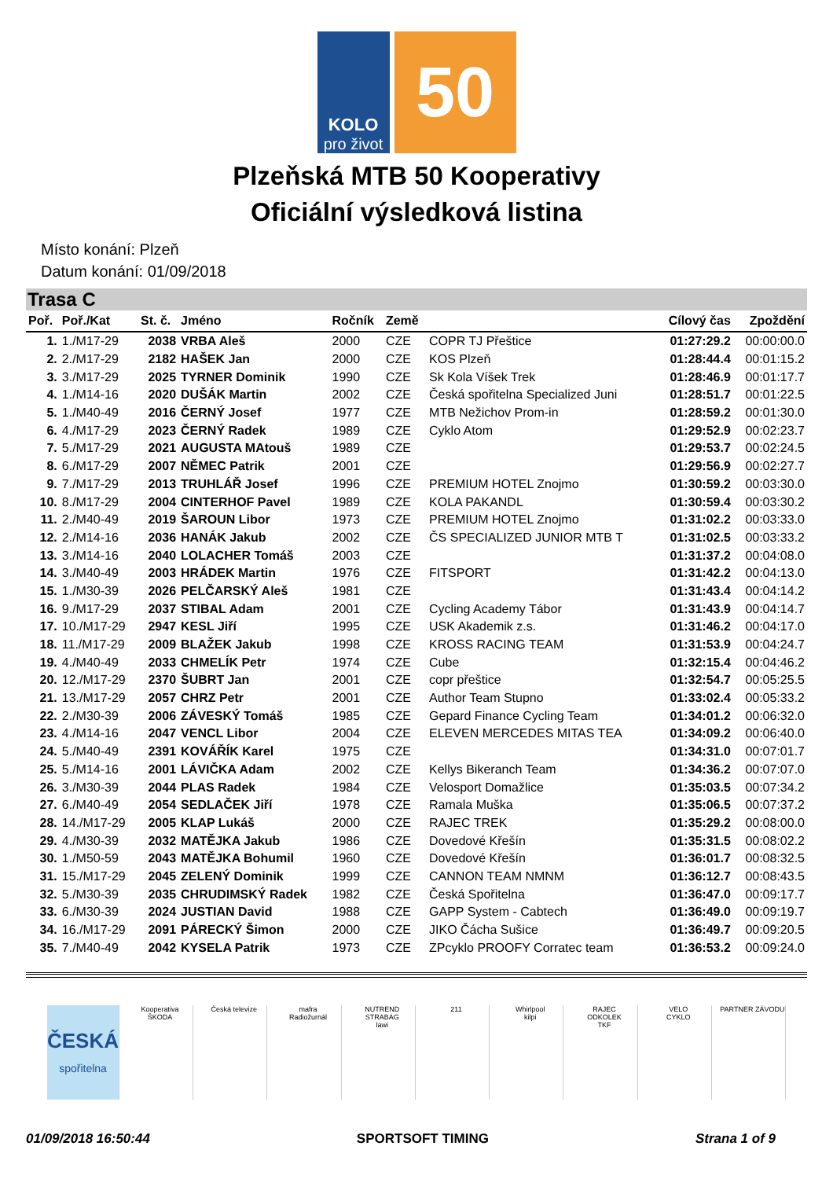KOLO
pro život
50
Plzeňská MTB 50 Kooperativy
Oficiální výsledková listina
Místo konání: Plzeň
Datum konání: 01/09/2018
Trasa C
| Poř. | Poř./Kat | St. č. | Jméno | Ročník | Země | | Cílový čas | Zpoždění |
| --- | --- | --- | --- | --- | --- | --- | --- | --- |
| 1. | 1./M17-29 | 2038 | VRBA Aleš | 2000 | CZE | COPR TJ Přeštice | 01:27:29.2 | 00:00:00.0 |
| 2. | 2./M17-29 | 2182 | HAŠEK Jan | 2000 | CZE | KOS Plzeň | 01:28:44.4 | 00:01:15.2 |
| 3. | 3./M17-29 | 2025 | TYRNER Dominik | 1990 | CZE | Sk Kola Víšek Trek | 01:28:46.9 | 00:01:17.7 |
| 4. | 1./M14-16 | 2020 | DUŠÁK Martin | 2002 | CZE | Česká spořitelna Specialized Juni | 01:28:51.7 | 00:01:22.5 |
| 5. | 1./M40-49 | 2016 | ČERNÝ Josef | 1977 | CZE | MTB Nežichov Prom-in | 01:28:59.2 | 00:01:30.0 |
| 6. | 4./M17-29 | 2023 | ČERNÝ Radek | 1989 | CZE | Cyklo Atom | 01:29:52.9 | 00:02:23.7 |
| 7. | 5./M17-29 | 2021 | AUGUSTA MAtouš | 1989 | CZE | | 01:29:53.7 | 00:02:24.5 |
| 8. | 6./M17-29 | 2007 | NĚMEC Patrik | 2001 | CZE | | 01:29:56.9 | 00:02:27.7 |
| 9. | 7./M17-29 | 2013 | TRUHLÁŘ Josef | 1996 | CZE | PREMIUM HOTEL Znojmo | 01:30:59.2 | 00:03:30.0 |
| 10. | 8./M17-29 | 2004 | CINTERHOF Pavel | 1989 | CZE | KOLA PAKANDL | 01:30:59.4 | 00:03:30.2 |
| 11. | 2./M40-49 | 2019 | ŠAROUN Libor | 1973 | CZE | PREMIUM HOTEL Znojmo | 01:31:02.2 | 00:03:33.0 |
| 12. | 2./M14-16 | 2036 | HANÁK Jakub | 2002 | CZE | ČS SPECIALIZED JUNIOR MTB T | 01:31:02.5 | 00:03:33.2 |
| 13. | 3./M14-16 | 2040 | LOLACHER Tomáš | 2003 | CZE | | 01:31:37.2 | 00:04:08.0 |
| 14. | 3./M40-49 | 2003 | HRÁDEK Martin | 1976 | CZE | FITSPORT | 01:31:42.2 | 00:04:13.0 |
| 15. | 1./M30-39 | 2026 | PELČARSKÝ Aleš | 1981 | CZE | | 01:31:43.4 | 00:04:14.2 |
| 16. | 9./M17-29 | 2037 | STIBAL Adam | 2001 | CZE | Cycling Academy Tábor | 01:31:43.9 | 00:04:14.7 |
| 17. | 10./M17-29 | 2947 | KESL Jiří | 1995 | CZE | USK Akademik z.s. | 01:31:46.2 | 00:04:17.0 |
| 18. | 11./M17-29 | 2009 | BLAŽEK Jakub | 1998 | CZE | KROSS RACING TEAM | 01:31:53.9 | 00:04:24.7 |
| 19. | 4./M40-49 | 2033 | CHMELÍK Petr | 1974 | CZE | Cube | 01:32:15.4 | 00:04:46.2 |
| 20. | 12./M17-29 | 2370 | ŠUBRT Jan | 2001 | CZE | copr přeštice | 01:32:54.7 | 00:05:25.5 |
| 21. | 13./M17-29 | 2057 | CHRZ Petr | 2001 | CZE | Author Team Stupno | 01:33:02.4 | 00:05:33.2 |
| 22. | 2./M30-39 | 2006 | ZÁVESKÝ Tomáš | 1985 | CZE | Gepard Finance Cycling Team | 01:34:01.2 | 00:06:32.0 |
| 23. | 4./M14-16 | 2047 | VENCL Libor | 2004 | CZE | ELEVEN MERCEDES MITAS TEA | 01:34:09.2 | 00:06:40.0 |
| 24. | 5./M40-49 | 2391 | KOVÁŘÍK Karel | 1975 | CZE | | 01:34:31.0 | 00:07:01.7 |
| 25. | 5./M14-16 | 2001 | LÁVIČKA Adam | 2002 | CZE | Kellys Bikeranch Team | 01:34:36.2 | 00:07:07.0 |
| 26. | 3./M30-39 | 2044 | PLAS Radek | 1984 | CZE | Velosport Domažlice | 01:35:03.5 | 00:07:34.2 |
| 27. | 6./M40-49 | 2054 | SEDLAČEK Jiří | 1978 | CZE | Ramala Muška | 01:35:06.5 | 00:07:37.2 |
| 28. | 14./M17-29 | 2005 | KLAP Lukáš | 2000 | CZE | RAJEC TREK | 01:35:29.2 | 00:08:00.0 |
| 29. | 4./M30-39 | 2032 | MATĚJKA Jakub | 1986 | CZE | Dovedové Křešín | 01:35:31.5 | 00:08:02.2 |
| 30. | 1./M50-59 | 2043 | MATĚJKA Bohumil | 1960 | CZE | Dovedové Křešín | 01:36:01.7 | 00:08:32.5 |
| 31. | 15./M17-29 | 2045 | ZELENÝ Dominik | 1999 | CZE | CANNON TEAM NMNM | 01:36:12.7 | 00:08:43.5 |
| 32. | 5./M30-39 | 2035 | CHRUDIMSKÝ Radek | 1982 | CZE | Česká Spořitelna | 01:36:47.0 | 00:09:17.7 |
| 33. | 6./M30-39 | 2024 | JUSTIAN David | 1988 | CZE | GAPP System - Cabtech | 01:36:49.0 | 00:09:19.7 |
| 34. | 16./M17-29 | 2091 | PÁRECKÝ Šimon | 2000 | CZE | JIKO Čácha Sušice | 01:36:49.7 | 00:09:20.5 |
| 35. | 7./M40-49 | 2042 | KYSELA Patrik | 1973 | CZE | ZPcyklo PROOFY Corratec team | 01:36:53.2 | 00:09:24.0 |
ČESKÁ
spořitelna
Kooperativa
ŠKODA
Česká televize mafra
Radiožurnál
NUTREND
STRABAG
lawi
211 Whirlpool
kilpi
RAJEC
ODKOLEK
TKF
VELO
CYKLO
PARTNER ZÁVODU
01/09/2018 16:50:44 SPORTSOFT TIMING Strana 1 of 9